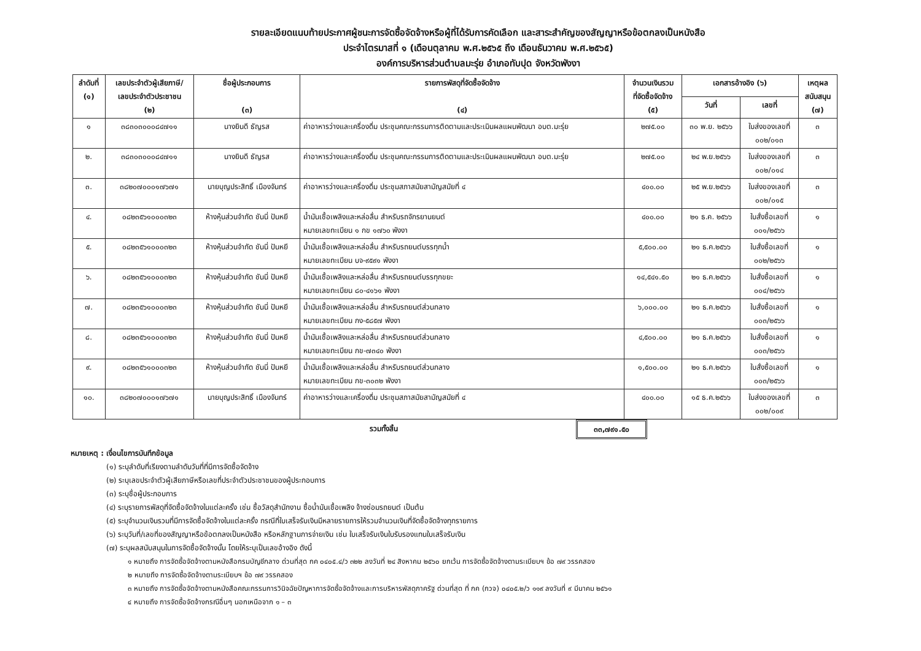รายละเอียดแนบท้ายประกาศผู้ชนะการจัดซื้อจัดจ้างหรือผู้ที่ได้รับการคัดเลือก และสาระสำคัญของสัญญาหรือข้อตกลงเป็นหนังสือ
ประจำไตรมาสที่ ๑ (เดือนตุลาคม พ.ศ.๒๕๖๕ ถึง เดือนธันวาคม พ.ศ.๒๕๖๕)
องค์การบริหารส่วนตำบลมะรุ่ย อำเภอทับปุด จังหวัดพังงา
| ลำดับที่ (๑) | เลขประจำตัวผู้เสียภาษี/ เลขประจำตัวประชาชน (๒) | ชื่อผู้ประกอบการ (๓) | รายการพัสดุที่จัดซื้อจัดจ้าง (๔) | จำนวนเงินรวม ที่จัดซื้อจัดจ้าง (๕) | เอกสารอ้างอิง (๖) | | เหตุผล สนับสนุน (๗) |
| --- | --- | --- | --- | --- | --- | --- | --- |
| | | | | | วันที่ | เลขที่ | |
| ๑ | ๓๘๓๐๓๐๐๐๘๔๗๑๑ | นางยินดี ธัญรส | ค่าอาหารว่างและเครื่องดื่ม ประชุมคณะกรรมการติดตามและประเมินผลแผนพัฒนา อบต.มะรุ่ย | ๒๗๕.๐๐ | ๓๐ พ.ย. ๒๕๖๖ | ใบส่งของเลขที่ ๐๐๒/๐๑๓ | ๓ |
| ๒. | ๓๘๓๐๓๐๐๐๘๔๗๑๑ | นางยินดี ธัญรส | ค่าอาหารว่างและเครื่องดื่ม ประชุมคณะกรรมการติดตามและประเมินผลแผนพัฒนา อบต.มะรุ่ย | ๒๗๕.๐๐ | ๒๔ พ.ย.๒๕๖๖ | ใบส่งของเลขที่ ๐๐๒/๐๑๔ | ๓ |
| ๓. | ๓๘๒๐๗๐๐๐๑๗๖๗๑ | นายบุญประสิทธิ์ เมืองจันทร์ | ค่าอาหารว่างและเครื่องดื่ม ประชุมสภาสมัยสามัญสมัยที่ ๔ | ๔๐๐.๐๐ | ๒๕ พ.ย.๒๕๖๖ | ใบส่งของเลขที่ ๐๐๒/๐๑๕ | ๓ |
| ๔. | ๐๘๒๓๕๖๑๐๐๐๓๒๓ | ห้างหุ้นส่วนจำกัด ชันนี่ ปันหยี | น้ำมันเชื้อเพลิงและหล่อลื่น สำหรับรถจักรยานยนต์ หมายเลขทะเบียน ๑ กข ๑๗๖๐ พังงา | ๔๐๐.๐๐ | ๒๑ ธ.ค. ๒๕๖๖ | ใบสั่งซื้อเลขที่ ๐๐๑/๒๕๖๖ | ๑ |
| ๕. | ๐๘๒๓๕๖๑๐๐๐๓๒๓ | ห้างหุ้นส่วนจำกัด ชันนี่ ปันหยี | น้ำมันเชื้อเพลิงและหล่อลื่น สำหรับรถยนต์บรรทุกน้ำ หมายเลขทะเบียน บจ-๙๕๙๑ พังงา | ๕,๕๐๐.๐๐ | ๒๑ ธ.ค.๒๕๖๖ | ใบสั่งซื้อเลขที่ ๐๐๒/๒๕๖๖ | ๑ |
| ๖. | ๐๘๒๓๕๖๑๐๐๐๓๒๓ | ห้างหุ้นส่วนจำกัด ชันนี่ ปันหยี | น้ำมันเชื้อเพลิงและหล่อลื่น สำหรับรถยนต์บรรทุกขยะ หมายเลขทะเบียน ๘๐-๔๑๖๑ พังงา | ๑๔,๕๔๑.๕๐ | ๒๑ ธ.ค.๒๕๖๖ | ใบสั่งซื้อเลขที่ ๐๐๔/๒๕๖๖ | ๑ |
| ๗. | ๐๘๒๓๕๖๑๐๐๐๓๒๓ | ห้างหุ้นส่วนจำกัด ชันนี่ ปันหยี | น้ำมันเชื้อเพลิงและหล่อลื่น สำหรับรถยนต์ส่วนกลาง หมายเลขทะเบียน กง-๕๘๕๗ พังงา | ๖,๐๐๐.๐๐ | ๒๑ ธ.ค.๒๕๖๖ | ใบสั่งซื้อเลขที่ ๐๐๓/๒๕๖๖ | ๑ |
| ๘. | ๐๘๒๓๕๖๑๐๐๐๓๒๓ | ห้างหุ้นส่วนจำกัด ชันนี่ ปันหยี | น้ำมันเชื้อเพลิงและหล่อลื่น สำหรับรถยนต์ส่วนกลาง หมายเลขทะเบียน กข-๗๓๔๐ พังงา | ๔,๕๐๐.๐๐ | ๒๑ ธ.ค.๒๕๖๖ | ใบสั่งซื้อเลขที่ ๐๐๓/๒๕๖๖ | ๑ |
| ๙. | ๐๘๒๓๕๖๑๐๐๐๓๒๓ | ห้างหุ้นส่วนจำกัด ชันนี่ ปันหยี | น้ำมันเชื้อเพลิงและหล่อลื่น สำหรับรถยนต์ส่วนกลาง หมายเลขทะเบียน กข-๓๐๓๒ พังงา | ๑,๕๐๐.๐๐ | ๒๑ ธ.ค.๒๕๖๖ | ใบสั่งซื้อเลขที่ ๐๐๓/๒๕๖๖ | ๑ |
| ๑๐. | ๓๘๒๐๗๐๐๐๑๗๖๗๑ | นายบุญประสิทธิ์ เมืองจันทร์ | ค่าอาหารว่างและเครื่องดื่ม ประชุมสภาสมัยสามัญสมัยที่ ๔ | ๔๐๐.๐๐ | ๑๕ ธ.ค.๒๕๖๖ | ใบส่งของเลขที่ ๐๐๒/๐๐๙ | ๓ |
รวมทั้งสิ้น ๓๓,๗๙๑.๕๐
หมายเหตุ : เงื่อนไขการบันทึกข้อมูล
(๑) ระบุลำดับที่เรียงตามลำดับวันที่ที่มีการจัดซื้อจัดจ้าง
(๒) ระบุเลขประจำตัวผู้เสียภาษีหรือเลขที่ประจำตัวประชาชนของผู้ประกอบการ
(๓) ระบุชื่อผู้ประกอบการ
(๔) ระบุรายการพัสดุที่จัดซื้อจัดจ้างในแต่ละครั้ง เช่น ซื้อวัสดุสำนักงาน ซื้อน้ำมันเชื้อเพลิง จ้างซ่อมรถยนต์ เป็นต้น
(๕) ระบุจำนวนเงินรวมที่มีการจัดซื้อจัดจ้างในแต่ละครั้ง กรณีที่ใบเสร็จรับเงินมีหลายรายการให้รวมจำนวนเงินที่จัดซื้อจัดจ้างทุกรายการ
(๖) ระบุวันที่/เลขที่ของสัญญาหรือข้อตกลงเป็นหนังสือ หรือหลักฐานการจ่ายเงิน เช่น ใบเสร็จรับเงินใบรับรองแทนใบเสร็จรับเงิน
(๗) ระบุผลสนับสนุนในการจัดซื้อจัดจ้างนั้น โดยให้ระบุเป็นเลขอ้างอิง ดังนี้
๑ หมายถึง การจัดซื้อจัดจ้างตามหนังสือกรมบัญชีกลาง ด่วนที่สุด กค ๐๔๐๕.๔/ว ๓๒๒ ลงวันที่ ๒๔ สิงหาคม ๒๕๖๐ ยกเว้น การจัดซื้อจัดจ้างตามระเบียบฯ ข้อ ๗๙ วรรคสอง
๒ หมายถึง การจัดซื้อจัดจ้างตามระเบียบฯ ข้อ ๗๙ วรรคสอง
๓ หมายถึง การจัดซื้อจัดจ้างตามหนังสือคณะกรรมการวินิจฉัยปัญหาการจัดซื้อจัดจ้างและการบริหารพัสดุภาครัฐ ด่วนที่สุด ที่ กค (กวจ) ๐๔๐๕.๒/ว ๑๑๙ ลงวันที่ ๙ มีนาคม ๒๕๖๑
๔ หมายถึง การจัดซื้อจัดจ้างกรณีอื่นๆ นอกเหนือจาก ๑ – ๓